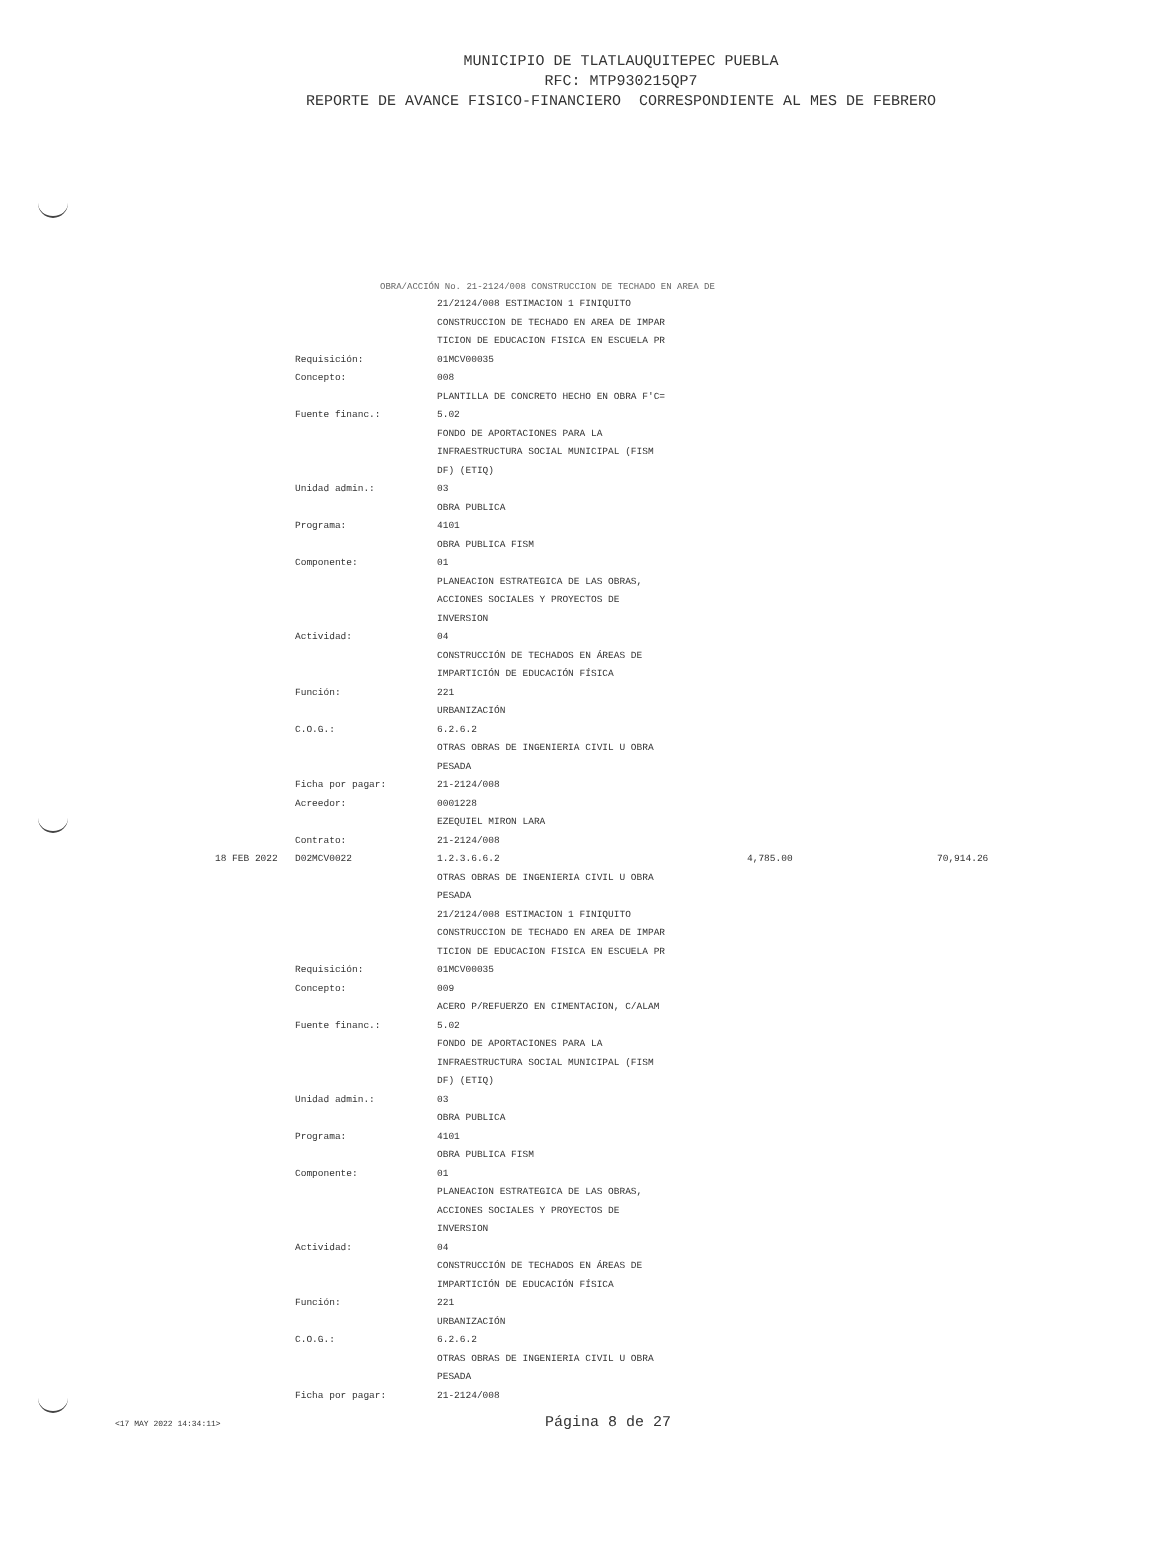MUNICIPIO DE TLATLAUQUITEPEC PUEBLA
RFC: MTP930215QP7
REPORTE DE AVANCE FISICO-FINANCIERO CORRESPONDIENTE AL MES DE FEBRERO
OBRA/ACCIÓN No. 21-2124/008 CONSTRUCCION DE TECHADO EN AREA DE
| | | 21/2124/008 ESTIMACION 1 FINIQUITO | | |
| | | CONSTRUCCION DE TECHADO EN AREA DE IMPAR | | |
| | | TICION DE EDUCACION FISICA EN ESCUELA PR | | |
| | Requisición: | 01MCV00035 | | |
| | Concepto: | 008 | | |
| | | PLANTILLA DE CONCRETO HECHO EN OBRA F'C= | | |
| | Fuente financ.: | 5.02 | | |
| | | FONDO DE APORTACIONES PARA LA | | |
| | | INFRAESTRUCTURA SOCIAL MUNICIPAL (FISM | | |
| | | DF) (ETIQ) | | |
| | Unidad admin.: | 03 | | |
| | | OBRA PUBLICA | | |
| | Programa: | 4101 | | |
| | | OBRA PUBLICA FISM | | |
| | Componente: | 01 | | |
| | | PLANEACION ESTRATEGICA DE LAS OBRAS, | | |
| | | ACCIONES SOCIALES Y PROYECTOS DE | | |
| | | INVERSION | | |
| | Actividad: | 04 | | |
| | | CONSTRUCCIÓN DE TECHADOS EN ÁREAS DE | | |
| | | IMPARTICIÓN DE EDUCACIÓN FÍSICA | | |
| | Función: | 221 | | |
| | | URBANIZACIÓN | | |
| | C.O.G.: | 6.2.6.2 | | |
| | | OTRAS OBRAS DE INGENIERIA CIVIL U OBRA | | |
| | | PESADA | | |
| | Ficha por pagar: | 21-2124/008 | | |
| | Acreedor: | 0001228 | | |
| | | EZEQUIEL MIRON LARA | | |
| | Contrato: | 21-2124/008 | | |
| 18 FEB 2022 | D02MCV0022 | 1.2.3.6.6.2 | 4,785.00 | 70,914.26 |
| | | OTRAS OBRAS DE INGENIERIA CIVIL U OBRA | | |
| | | PESADA | | |
| | | 21/2124/008 ESTIMACION 1 FINIQUITO | | |
| | | CONSTRUCCION DE TECHADO EN AREA DE IMPAR | | |
| | | TICION DE EDUCACION FISICA EN ESCUELA PR | | |
| | Requisición: | 01MCV00035 | | |
| | Concepto: | 009 | | |
| | | ACERO P/REFUERZO EN CIMENTACION, C/ALAM | | |
| | Fuente financ.: | 5.02 | | |
| | | FONDO DE APORTACIONES PARA LA | | |
| | | INFRAESTRUCTURA SOCIAL MUNICIPAL (FISM | | |
| | | DF) (ETIQ) | | |
| | Unidad admin.: | 03 | | |
| | | OBRA PUBLICA | | |
| | Programa: | 4101 | | |
| | | OBRA PUBLICA FISM | | |
| | Componente: | 01 | | |
| | | PLANEACION ESTRATEGICA DE LAS OBRAS, | | |
| | | ACCIONES SOCIALES Y PROYECTOS DE | | |
| | | INVERSION | | |
| | Actividad: | 04 | | |
| | | CONSTRUCCIÓN DE TECHADOS EN ÁREAS DE | | |
| | | IMPARTICIÓN DE EDUCACIÓN FÍSICA | | |
| | Función: | 221 | | |
| | | URBANIZACIÓN | | |
| | C.O.G.: | 6.2.6.2 | | |
| | | OTRAS OBRAS DE INGENIERIA CIVIL U OBRA | | |
| | | PESADA | | |
| | Ficha por pagar: | 21-2124/008 | | |
<17 MAY 2022 14:34:11> Página 8 de 27